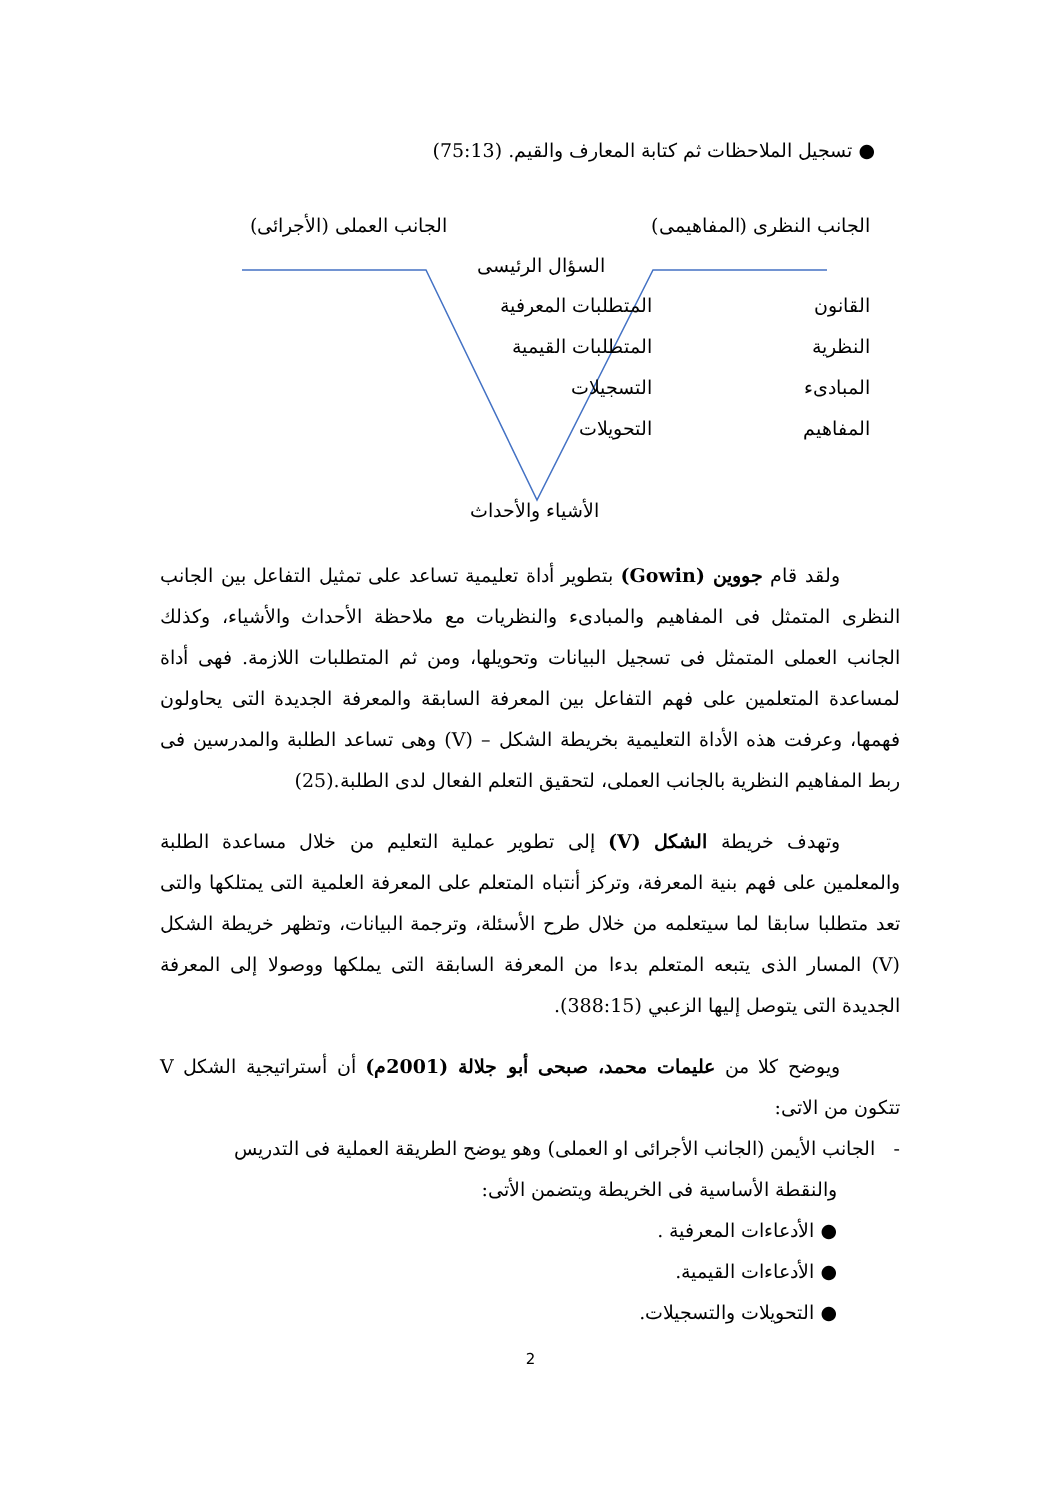● تسجيل الملاحظات ثم كتابة المعارف والقيم. (75:13)
الجانب النظرى (المفاهيمى) الجانب العملى (الأجرائى)
السؤال الرئيسى
القانون
النظرية
المبادىء
المفاهيم
المتطلبات المعرفية
المتطلبات القيمية
التسجيلات
التحويلات
الأشياء والأحداث
ولقد قام جووين (Gowin) بتطوير أداة تعليمية تساعد على تمثيل التفاعل بين الجانب النظرى المتمثل فى المفاهيم والمبادىء والنظريات مع ملاحظة الأحداث والأشياء، وكذلك الجانب العملى المتمثل فى تسجيل البيانات وتحويلها، ومن ثم المتطلبات اللازمة. فهى أداة لمساعدة المتعلمين على فهم التفاعل بين المعرفة السابقة والمعرفة الجديدة التى يحاولون فهمها، وعرفت هذه الأداة التعليمية بخريطة الشكل – (V) وهى تساعد الطلبة والمدرسين فى ربط المفاهيم النظرية بالجانب العملى، لتحقيق التعلم الفعال لدى الطلبة.(25)
وتهدف خريطة الشكل (V) إلى تطوير عملية التعليم من خلال مساعدة الطلبة والمعلمين على فهم بنية المعرفة، وتركز أنتباه المتعلم على المعرفة العلمية التى يمتلكها والتى تعد متطلبا سابقا لما سيتعلمه من خلال طرح الأسئلة، وترجمة البيانات، وتظهر خريطة الشكل (V) المسار الذى يتبعه المتعلم بدءا من المعرفة السابقة التى يملكها ووصولا إلى المعرفة الجديدة التى يتوصل إليها الزعبي (388:15).
ويوضح كلا من عليمات محمد، صبحى أبو جلالة (2001م) أن أستراتيجية الشكل V تتكون من الاتى:
- الجانب الأيمن (الجانب الأجرائى او العملى) وهو يوضح الطريقة العملية فى التدريس
والنقطة الأساسية فى الخريطة ويتضمن الأتى:
● الأدعاءات المعرفية .
● الأدعاءات القيمية.
● التحويلات والتسجيلات.
2